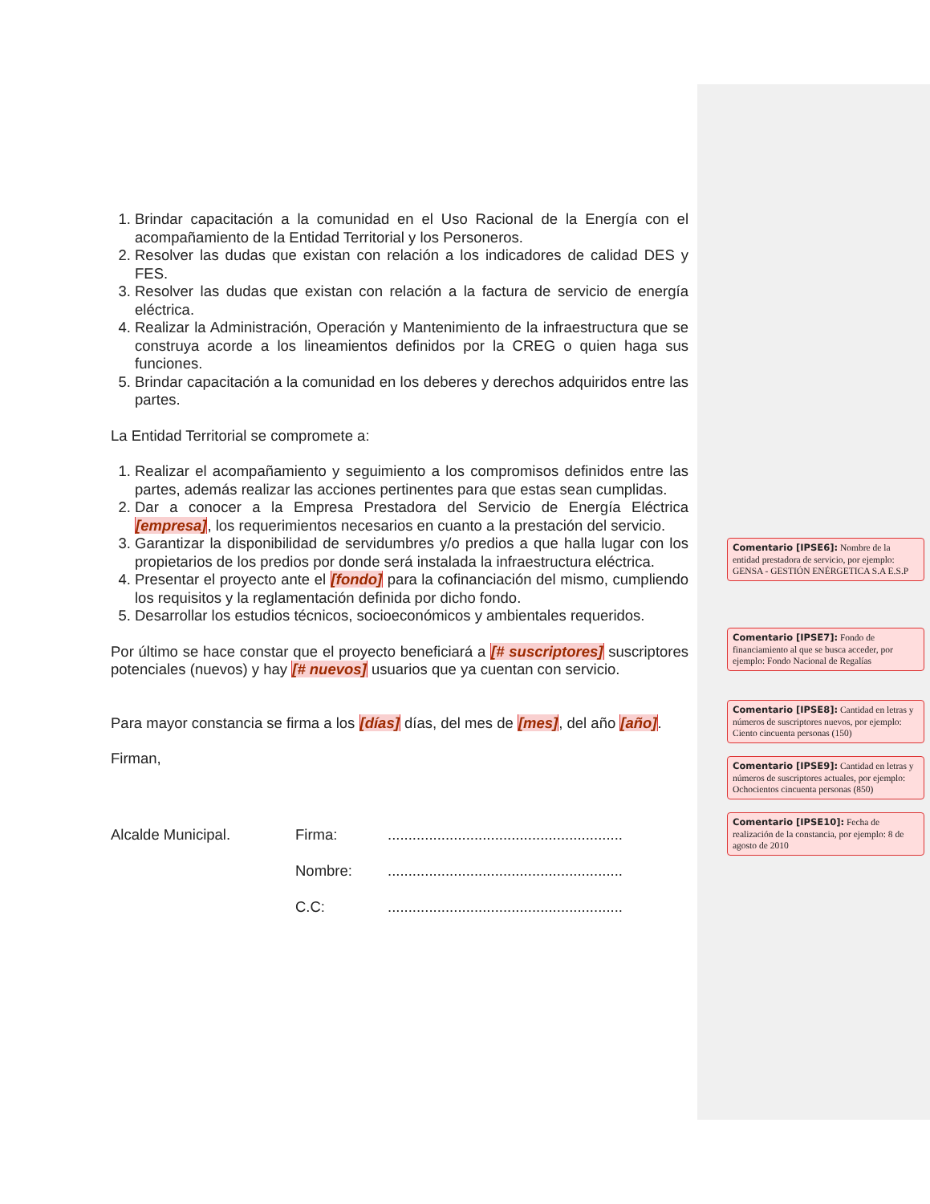1. Brindar capacitación a la comunidad en el Uso Racional de la Energía con el acompañamiento de la Entidad Territorial y los Personeros.
2. Resolver las dudas que existan con relación a los indicadores de calidad DES y FES.
3. Resolver las dudas que existan con relación a la factura de servicio de energía eléctrica.
4. Realizar la Administración, Operación y Mantenimiento de la infraestructura que se construya acorde a los lineamientos definidos por la CREG o quien haga sus funciones.
5. Brindar capacitación a la comunidad en los deberes y derechos adquiridos entre las partes.
La Entidad Territorial se compromete a:
1. Realizar el acompañamiento y seguimiento a los compromisos definidos entre las partes, además realizar las acciones pertinentes para que estas sean cumplidas.
2. Dar a conocer a la Empresa Prestadora del Servicio de Energía Eléctrica [empresa], los requerimientos necesarios en cuanto a la prestación del servicio.
3. Garantizar la disponibilidad de servidumbres y/o predios a que halla lugar con los propietarios de los predios por donde será instalada la infraestructura eléctrica.
4. Presentar el proyecto ante el [fondo] para la cofinanciación del mismo, cumpliendo los requisitos y la reglamentación definida por dicho fondo.
5. Desarrollar los estudios técnicos, socioeconómicos y ambientales requeridos.
Por último se hace constar que el proyecto beneficiará a [# suscriptores] suscriptores potenciales (nuevos) y hay [# nuevos] usuarios que ya cuentan con servicio.
Para mayor constancia se firma a los [días] días, del mes de [mes], del año [año].
Firman,
Alcalde Municipal. Firma:
Nombre:
C.C:
.........................................................
.........................................................
.........................................................
Comentario [IPSE6]: Nombre de la entidad prestadora de servicio, por ejemplo: GENSA - GESTIÓN ENÉRGETICA S.A E.S.P
Comentario [IPSE7]: Fondo de financiamiento al que se busca acceder, por ejemplo: Fondo Nacional de Regalías
Comentario [IPSE8]: Cantidad en letras y números de suscriptores nuevos, por ejemplo: Ciento cincuenta personas (150)
Comentario [IPSE9]: Cantidad en letras y números de suscriptores actuales, por ejemplo: Ochocientos cincuenta personas (850)
Comentario [IPSE10]: Fecha de realización de la constancia, por ejemplo: 8 de agosto de 2010